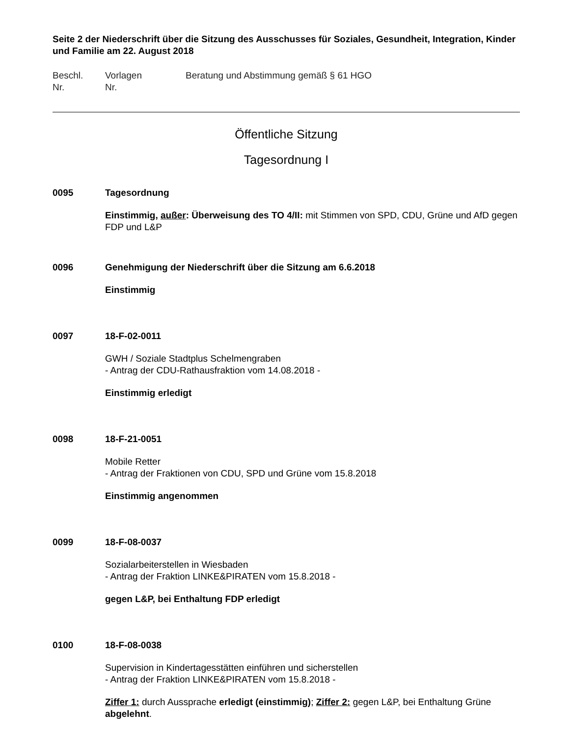Seite 2 der Niederschrift über die Sitzung des Ausschusses für Soziales, Gesundheit, Integration, Kinder und Familie am 22. August 2018
Beschl.
Nr.
Vorlagen
Nr.
Beratung und Abstimmung gemäß § 61 HGO
Öffentliche Sitzung
Tagesordnung I
0095 Tagesordnung
Einstimmig, außer: Überweisung des TO 4/II: mit Stimmen von SPD, CDU, Grüne und AfD gegen FDP und L&P
0096 Genehmigung der Niederschrift über die Sitzung am 6.6.2018
Einstimmig
0097 18-F-02-0011
GWH / Soziale Stadtplus Schelmengraben
- Antrag der CDU-Rathausfraktion vom 14.08.2018 -
Einstimmig erledigt
0098 18-F-21-0051
Mobile Retter
- Antrag der Fraktionen von CDU, SPD und Grüne vom 15.8.2018
Einstimmig angenommen
0099 18-F-08-0037
Sozialarbeiterstellen in Wiesbaden
- Antrag der Fraktion LINKE&PIRATEN vom 15.8.2018 -
gegen L&P, bei Enthaltung FDP erledigt
0100 18-F-08-0038
Supervision in Kindertagesstätten einführen und sicherstellen
- Antrag der Fraktion LINKE&PIRATEN vom 15.8.2018 -
Ziffer 1: durch Aussprache erledigt (einstimmig); Ziffer 2: gegen L&P, bei Enthaltung Grüne abgelehnt.